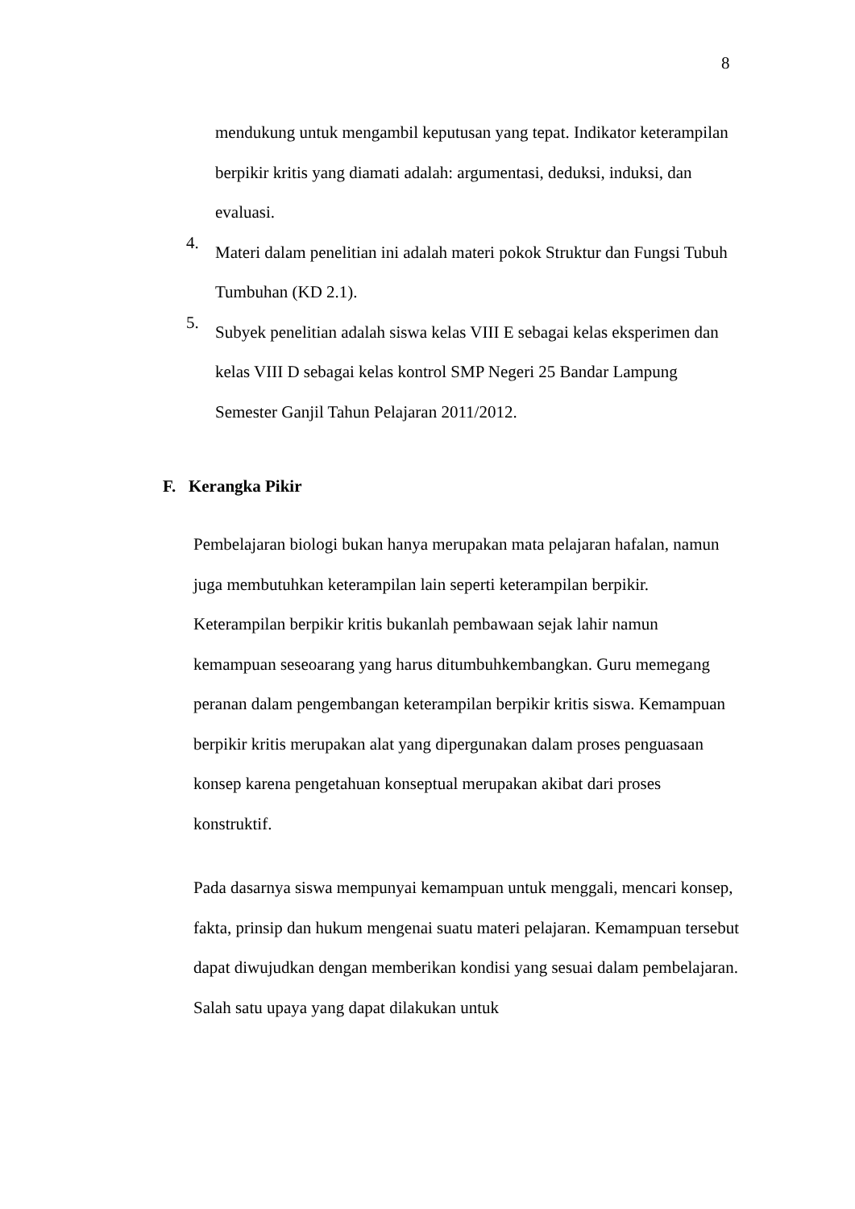8
mendukung untuk mengambil keputusan yang tepat. Indikator keterampilan berpikir kritis yang diamati adalah: argumentasi, deduksi, induksi, dan evaluasi.
4.
Materi dalam penelitian ini adalah materi pokok Struktur dan Fungsi Tubuh Tumbuhan (KD 2.1).
5.
Subyek penelitian adalah siswa kelas VIII E sebagai kelas eksperimen dan kelas VIII D sebagai kelas kontrol SMP Negeri 25 Bandar Lampung Semester Ganjil Tahun Pelajaran 2011/2012.
F. Kerangka Pikir
Pembelajaran biologi bukan hanya merupakan mata pelajaran hafalan, namun juga membutuhkan keterampilan lain seperti keterampilan berpikir. Keterampilan berpikir kritis bukanlah pembawaan sejak lahir namun kemampuan seseoarang yang harus ditumbuhkembangkan. Guru memegang peranan dalam pengembangan keterampilan berpikir kritis siswa. Kemampuan berpikir kritis merupakan alat yang dipergunakan dalam proses penguasaan konsep karena pengetahuan konseptual merupakan akibat dari proses konstruktif.
Pada dasarnya siswa mempunyai kemampuan untuk menggali, mencari konsep, fakta, prinsip dan hukum mengenai suatu materi pelajaran. Kemampuan tersebut dapat diwujudkan dengan memberikan kondisi yang sesuai dalam pembelajaran. Salah satu upaya yang dapat dilakukan untuk